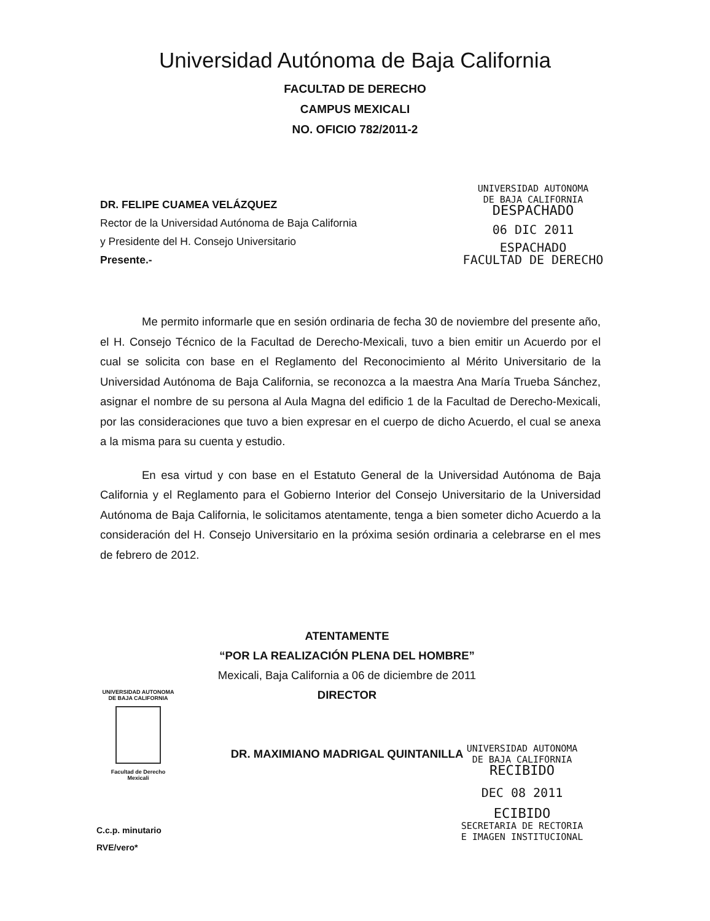Universidad Autónoma de Baja California
FACULTAD DE DERECHO
CAMPUS MEXICALI
NO. OFICIO 782/2011-2
DR. FELIPE CUAMEA VELÁZQUEZ
Rector de la Universidad Autónoma de Baja California
y Presidente del H. Consejo Universitario
Presente.-
UNIVERSIDAD AUTONOMA
DE BAJA CALIFORNIA
DESPACHADO
06 DIC 2011
ESPACHADO
FACULTAD DE DERECHO
Me permito informarle que en sesión ordinaria de fecha 30 de noviembre del presente año, el H. Consejo Técnico de la Facultad de Derecho-Mexicali, tuvo a bien emitir un Acuerdo por el cual se solicita con base en el Reglamento del Reconocimiento al Mérito Universitario de la Universidad Autónoma de Baja California, se reconozca a la maestra Ana María Trueba Sánchez, asignar el nombre de su persona al Aula Magna del edificio 1 de la Facultad de Derecho-Mexicali, por las consideraciones que tuvo a bien expresar en el cuerpo de dicho Acuerdo, el cual se anexa a la misma para su cuenta y estudio.
En esa virtud y con base en el Estatuto General de la Universidad Autónoma de Baja California y el Reglamento para el Gobierno Interior del Consejo Universitario de la Universidad Autónoma de Baja California, le solicitamos atentamente, tenga a bien someter dicho Acuerdo a la consideración del H. Consejo Universitario en la próxima sesión ordinaria a celebrarse en el mes de febrero de 2012.
ATENTAMENTE
“POR LA REALIZACIÓN PLENA DEL HOMBRE”
Mexicali, Baja California a 06 de diciembre de 2011
DIRECTOR
DR. MAXIMIANO MADRIGAL QUINTANILLA
UNIVERSIDAD AUTONOMA
DE BAJA CALIFORNIA
Facultad de Derecho
Mexicali
C.c.p. minutario
RVE/vero*
UNIVERSIDAD AUTONOMA
DE BAJA CALIFORNIA
RECIBIDO
DEC 08 2011
ECIBIDO
SECRETARIA DE RECTORIA
E IMAGEN INSTITUCIONAL